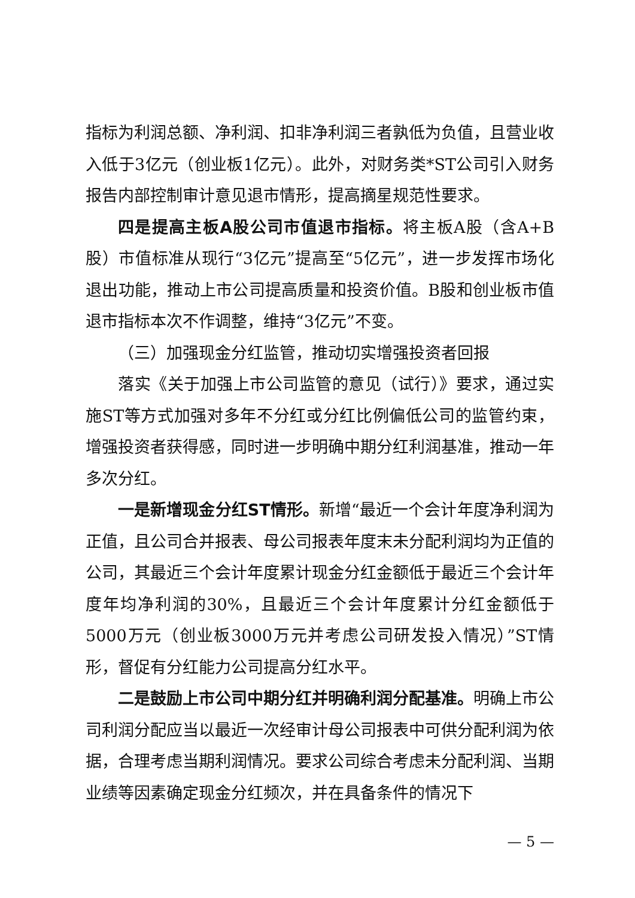指标为利润总额、净利润、扣非净利润三者孰低为负值，且营业收入低于3亿元（创业板1亿元）。此外，对财务类*ST公司引入财务报告内部控制审计意见退市情形，提高摘星规范性要求。
四是提高主板A股公司市值退市指标。将主板A股（含A+B股）市值标准从现行“3亿元”提高至“5亿元”，进一步发挥市场化退出功能，推动上市公司提高质量和投资价值。B股和创业板市值退市指标本次不作调整，维持“3亿元”不变。
（三）加强现金分红监管，推动切实增强投资者回报
落实《关于加强上市公司监管的意见（试行）》要求，通过实施ST等方式加强对多年不分红或分红比例偏低公司的监管约束，增强投资者获得感，同时进一步明确中期分红利润基准，推动一年多次分红。
一是新增现金分红ST情形。新增“最近一个会计年度净利润为正值，且公司合并报表、母公司报表年度末未分配利润均为正值的公司，其最近三个会计年度累计现金分红金额低于最近三个会计年度年均净利润的30%，且最近三个会计年度累计分红金额低于5000万元（创业板3000万元并考虑公司研发投入情况）”ST情形，督促有分红能力公司提高分红水平。
二是鼓励上市公司中期分红并明确利润分配基准。明确上市公司利润分配应当以最近一次经审计母公司报表中可供分配利润为依据，合理考虑当期利润情况。要求公司综合考虑未分配利润、当期业绩等因素确定现金分红频次，并在具备条件的情况下
— 5 —